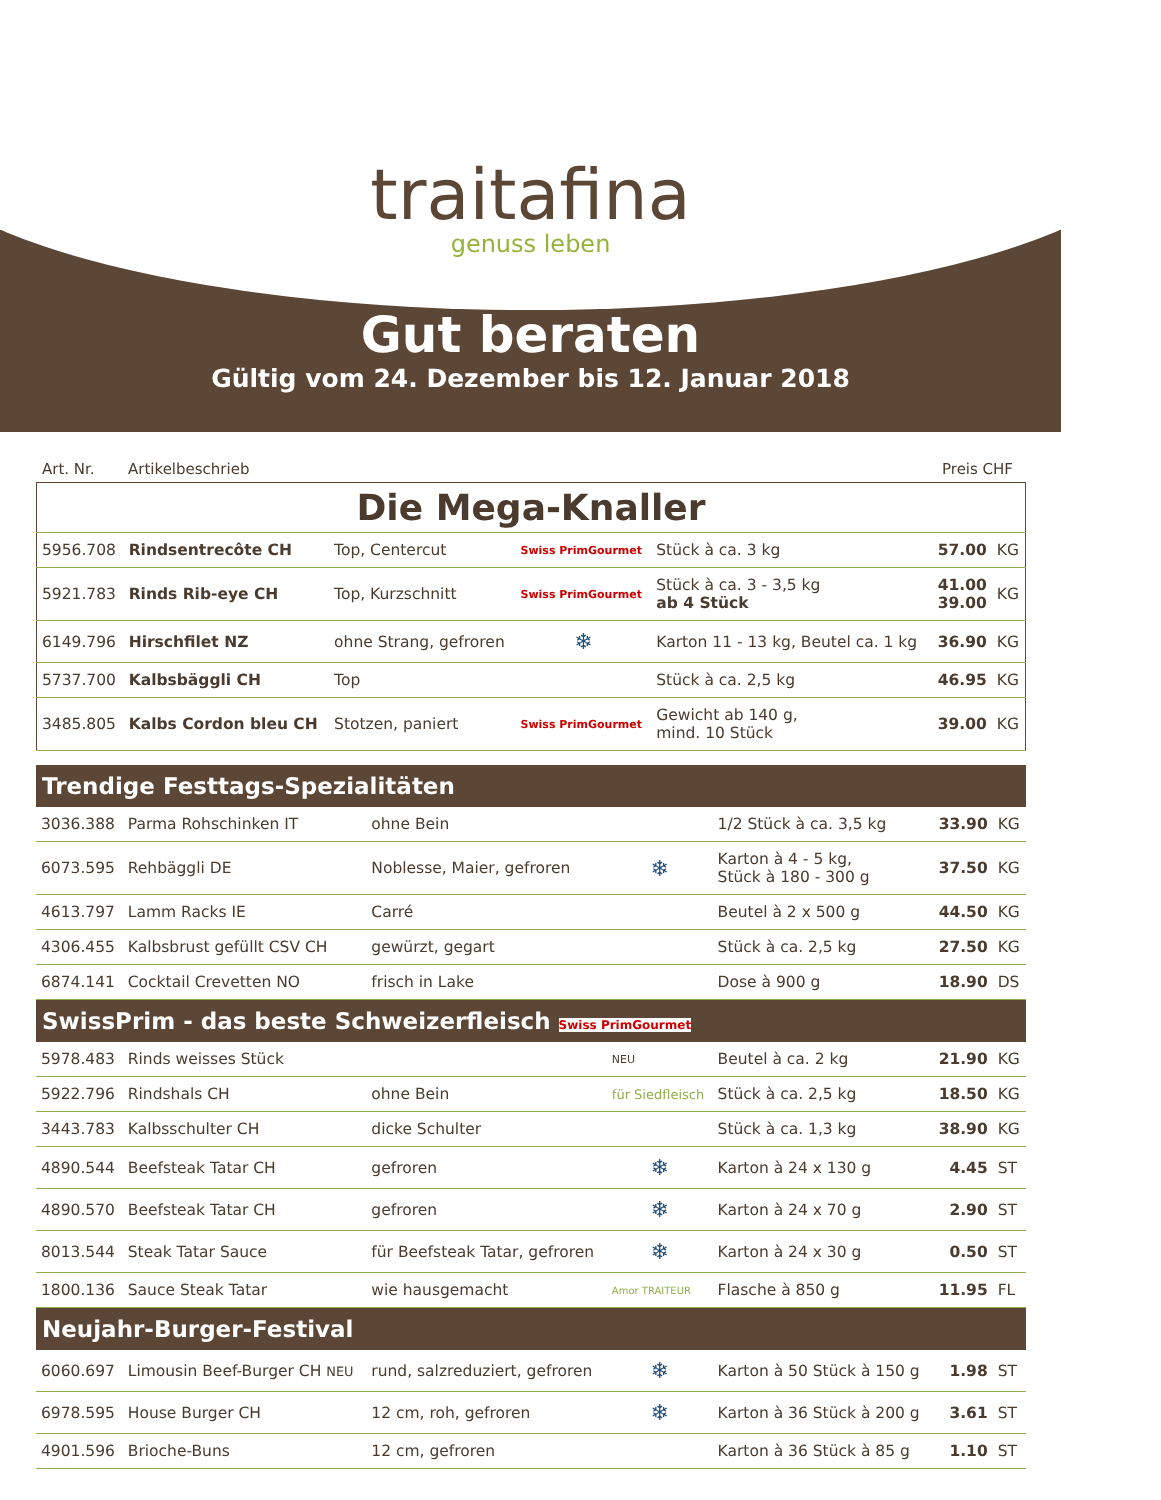traitafina
genuss leben
Gut beraten
Gültig vom 24. Dezember bis 12. Januar 2018
Art. Nr. Artikelbeschrieb Preis CHF
| Die Mega-Knaller | | | | | | |
| --- | --- | --- | --- | --- | --- | --- |
| 5956.708 | Rindsentrecôte CH | Top, Centercut | Swiss PrimGourmet | Stück à ca. 3 kg | 57.00 | KG |
| 5921.783 | Rinds Rib-eye CH | Top, Kurzschnitt | Swiss PrimGourmet | Stück à ca. 3 - 3,5 kg ab 4 Stück | 41.00 39.00 | KG |
| 6149.796 | Hirschfilet NZ | ohne Strang, gefroren | ❄ | Karton 11 - 13 kg, Beutel ca. 1 kg | 36.90 | KG |
| 5737.700 | Kalbsbäggli CH | Top | | Stück à ca. 2,5 kg | 46.95 | KG |
| 3485.805 | Kalbs Cordon bleu CH | Stotzen, paniert | Swiss PrimGourmet | Gewicht ab 140 g, mind. 10 Stück | 39.00 | KG |
| Trendige Festtags-Spezialitäten | | | | | | |
| --- | --- | --- | --- | --- | --- | --- |
| 3036.388 | Parma Rohschinken IT | ohne Bein | | 1/2 Stück à ca. 3,5 kg | 33.90 | KG |
| 6073.595 | Rehbäggli DE | Noblesse, Maier, gefroren | ❄ | Karton à 4 - 5 kg, Stück à 180 - 300 g | 37.50 | KG |
| 4613.797 | Lamm Racks IE | Carré | | Beutel à 2 x 500 g | 44.50 | KG |
| 4306.455 | Kalbsbrust gefüllt CSV CH | gewürzt, gegart | | Stück à ca. 2,5 kg | 27.50 | KG |
| 6874.141 | Cocktail Crevetten NO | frisch in Lake | | Dose à 900 g | 18.90 | DS |
| SwissPrim - das beste Schweizerfleisch Swiss PrimGourmet | | | | | | |
| 5978.483 | Rinds weisses Stück | | NEU | Beutel à ca. 2 kg | 21.90 | KG |
| 5922.796 | Rindshals CH | ohne Bein | für Siedfleisch | Stück à ca. 2,5 kg | 18.50 | KG |
| 3443.783 | Kalbsschulter CH | dicke Schulter | | Stück à ca. 1,3 kg | 38.90 | KG |
| 4890.544 | Beefsteak Tatar CH | gefroren | ❄ | Karton à 24 x 130 g | 4.45 | ST |
| 4890.570 | Beefsteak Tatar CH | gefroren | ❄ | Karton à 24 x 70 g | 2.90 | ST |
| 8013.544 | Steak Tatar Sauce | für Beefsteak Tatar, gefroren | ❄ | Karton à 24 x 30 g | 0.50 | ST |
| 1800.136 | Sauce Steak Tatar | wie hausgemacht | Amor TRAITEUR | Flasche à 850 g | 11.95 | FL |
| Neujahr-Burger-Festival | | | | | | |
| 6060.697 | Limousin Beef-Burger CH NEU | rund, salzreduziert, gefroren | ❄ | Karton à 50 Stück à 150 g | 1.98 | ST |
| 6978.595 | House Burger CH | 12 cm, roh, gefroren | ❄ | Karton à 36 Stück à 200 g | 3.61 | ST |
| 4901.596 | Brioche-Buns | 12 cm, gefroren | | Karton à 36 Stück à 85 g | 1.10 | ST |